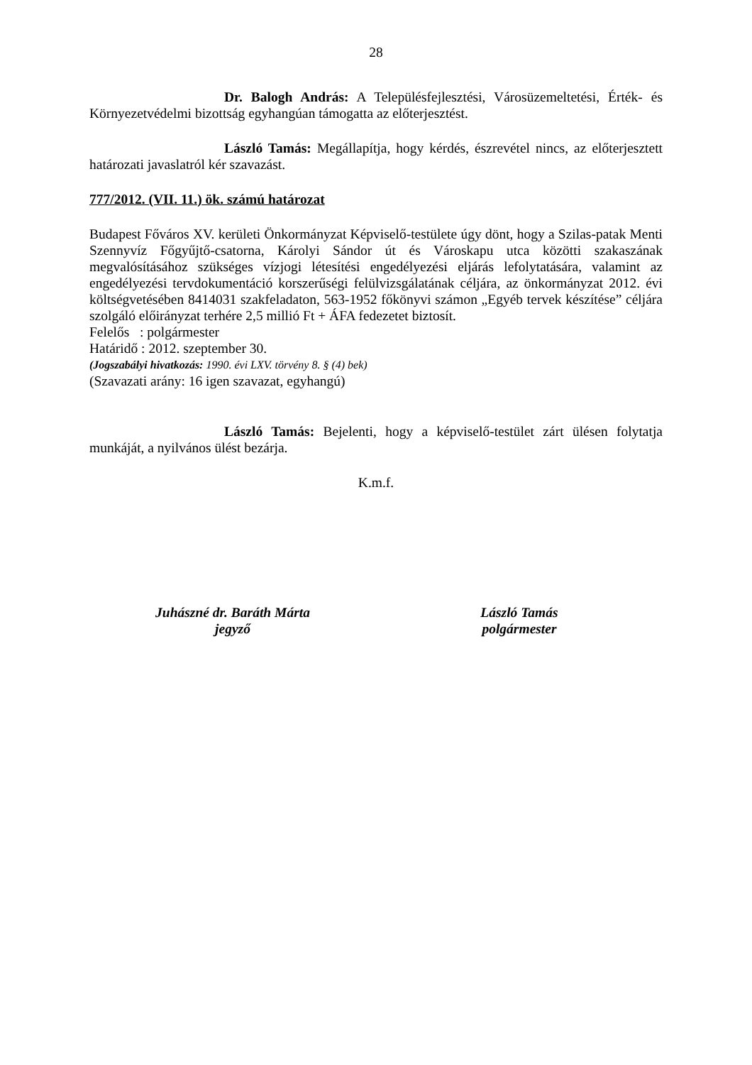28
Dr. Balogh András: A Településfejlesztési, Városüzemeltetési, Érték- és Környezetvédelmi bizottság egyhangúan támogatta az előterjesztést.
László Tamás: Megállapítja, hogy kérdés, észrevétel nincs, az előterjesztett határozati javaslatról kér szavazást.
777/2012. (VII. 11.) ök. számú határozat
Budapest Főváros XV. kerületi Önkormányzat Képviselő-testülete úgy dönt, hogy a Szilas-patak Menti Szennyvíz Főgyűjtő-csatorna, Károlyi Sándor út és Városkapu utca közötti szakaszának megvalósításához szükséges vízjogi létesítési engedélyezési eljárás lefolytatására, valamint az engedélyezési tervdokumentáció korszerűségi felülvizsgálatának céljára, az önkormányzat 2012. évi költségvetésében 8414031 szakfeladaton, 563-1952 főkönyvi számon „Egyéb tervek készítése” céljára szolgáló előirányzat terhére 2,5 millió Ft + ÁFA fedezetet biztosít.
Felelős : polgármester
Határidő : 2012. szeptember 30.
(Jogszabályi hivatkozás: 1990. évi LXV. törvény 8. § (4) bek)
(Szavazati arány: 16 igen szavazat, egyhangú)
László Tamás: Bejelenti, hogy a képviselő-testület zárt ülésen folytatja munkáját, a nyilvános ülést bezárja.
K.m.f.
Juhászné dr. Baráth Márta
jegyző
László Tamás
polgármester